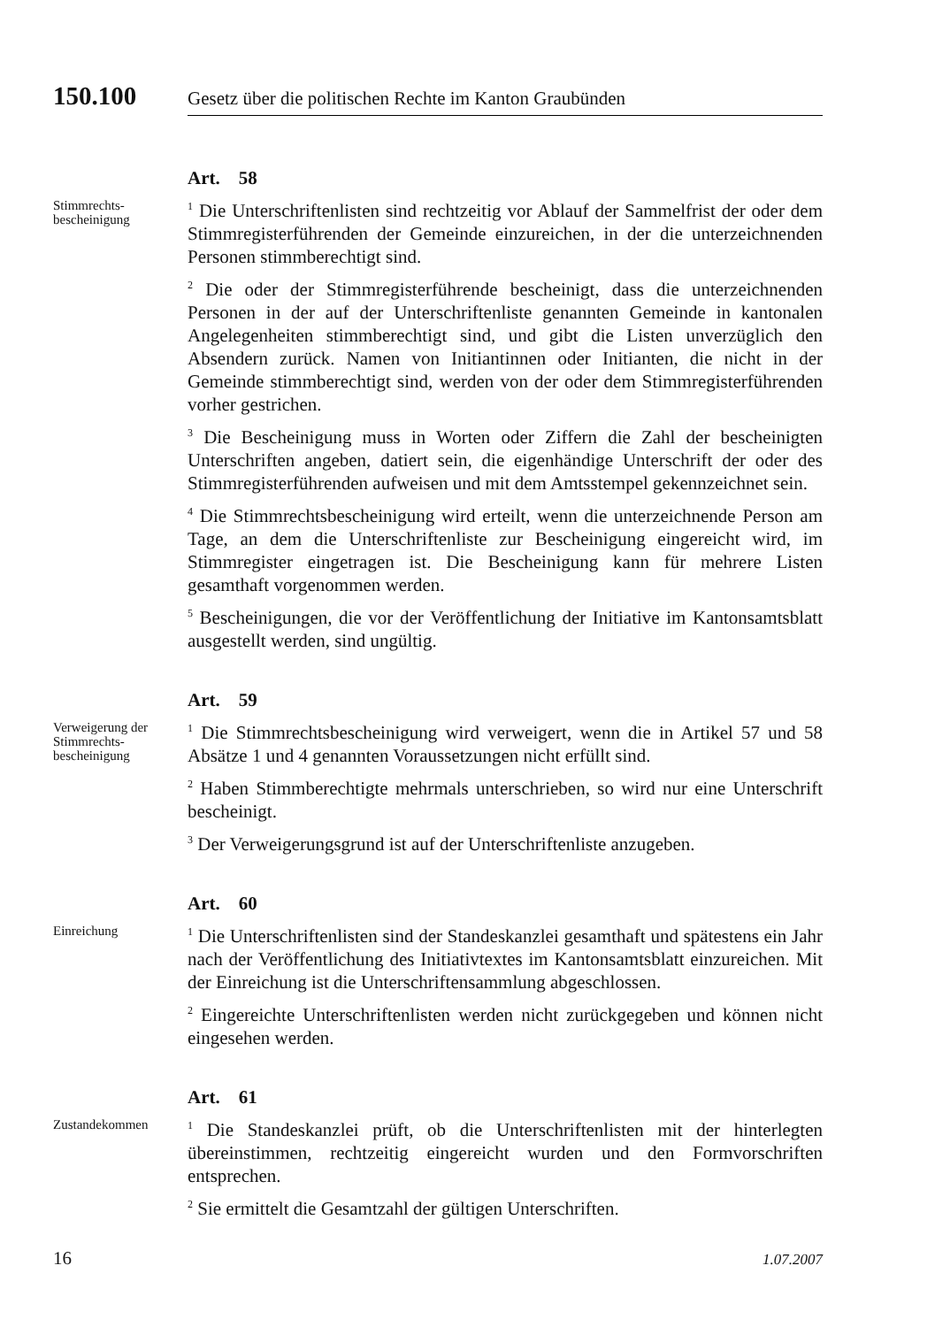150.100
Gesetz über die politischen Rechte im Kanton Graubünden
Art. 58
Stimmrechts-
bescheinigung
<sup>1</sup> Die Unterschriftenlisten sind rechtzeitig vor Ablauf der Sammelfrist der oder dem Stimmregisterführenden der Gemeinde einzureichen, in der die unterzeichnenden Personen stimmberechtigt sind.
<sup>2</sup> Die oder der Stimmregisterführende bescheinigt, dass die unterzeichnenden Personen in der auf der Unterschriftenliste genannten Gemeinde in kantonalen Angelegenheiten stimmberechtigt sind, und gibt die Listen unverzüglich den Absendern zurück. Namen von Initiantinnen oder Initianten, die nicht in der Gemeinde stimmberechtigt sind, werden von der oder dem Stimmregisterführenden vorher gestrichen.
<sup>3</sup> Die Bescheinigung muss in Worten oder Ziffern die Zahl der bescheinigten Unterschriften angeben, datiert sein, die eigenhändige Unterschrift der oder des Stimmregisterführenden aufweisen und mit dem Amtsstempel gekennzeichnet sein.
<sup>4</sup> Die Stimmrechtsbescheinigung wird erteilt, wenn die unterzeichnende Person am Tage, an dem die Unterschriftenliste zur Bescheinigung eingereicht wird, im Stimmregister eingetragen ist. Die Bescheinigung kann für mehrere Listen gesamthaft vorgenommen werden.
<sup>5</sup> Bescheinigungen, die vor der Veröffentlichung der Initiative im Kantonsamtsblatt ausgestellt werden, sind ungültig.
Art. 59
Verweigerung der
Stimmrechts-
bescheinigung
<sup>1</sup> Die Stimmrechtsbescheinigung wird verweigert, wenn die in Artikel 57 und 58 Absätze 1 und 4 genannten Voraussetzungen nicht erfüllt sind.
<sup>2</sup> Haben Stimmberechtigte mehrmals unterschrieben, so wird nur eine Unterschrift bescheinigt.
<sup>3</sup> Der Verweigerungsgrund ist auf der Unterschriftenliste anzugeben.
Art. 60
Einreichung
<sup>1</sup> Die Unterschriftenlisten sind der Standeskanzlei gesamthaft und spätestens ein Jahr nach der Veröffentlichung des Initiativtextes im Kantonsamtsblatt einzureichen. Mit der Einreichung ist die Unterschriftensammlung abgeschlossen.
<sup>2</sup> Eingereichte Unterschriftenlisten werden nicht zurückgegeben und können nicht eingesehen werden.
Art. 61
Zustandekommen
<sup>1</sup> Die Standeskanzlei prüft, ob die Unterschriftenlisten mit der hinterlegten übereinstimmen, rechtzeitig eingereicht wurden und den Formvorschriften entsprechen.
<sup>2</sup> Sie ermittelt die Gesamtzahl der gültigen Unterschriften.
16 1.07.2007